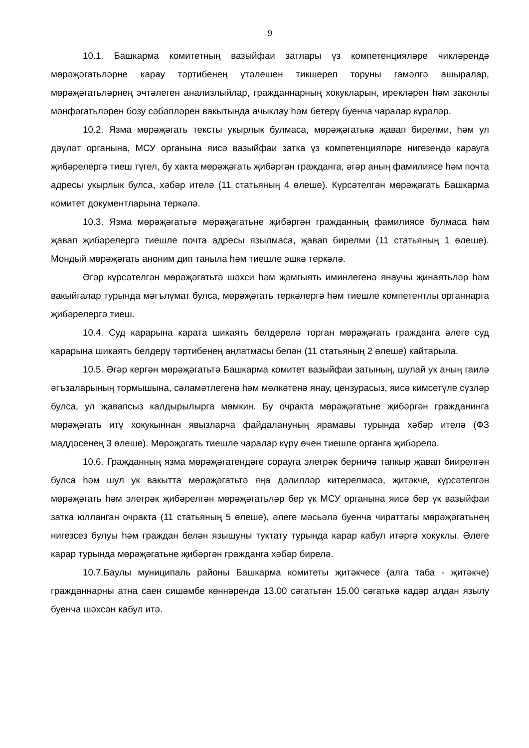9
10.1. Башкарма комитетның вазыйфаи затлары үз компетенцияләре чикләрендә мөрәҗәгатьләрне карау тәртибенең үтәлешен тикшереп торуны гамәлгә ашыралар, мөрәҗәгатьләрнең эчтәлеген анализлыйлар, гражданнарның хокукларын, ирекләрен һәм законлы мәнфәгатьләрен бозу сәбәпләрен вакытында ачыклау һәм бетерү буенча чаралар күрәләр.
10.2. Язма мөрәҗәгать тексты укырлык булмаса, мөрәҗәгатькә җавап бирелми, һәм ул дәүләт органына, МСУ органына яисә вазыйфаи затка үз компетенцияләре нигезендә карауга җибәрелергә тиеш түгел, бу хакта мөрәҗәгать җибәргән гражданга, әгәр аның фамилиясе һәм почта адресы укырлык булса, хәбәр ителә (11 статьяның 4 өлеше). Күрсәтелгән мөрәҗәгать Башкарма комитет документларына теркәлә.
10.3. Язма мөрәҗәгатьтә мөрәҗәгатьне җибәргән гражданның фамилиясе булмаса һәм җавап җибәрелергә тиешле почта адресы язылмаса, җавап бирелми (11 статьяның 1 өлеше). Мондый мөрәҗәгать аноним дип таныла һәм тиешле эшкә теркәлә.
Әгәр күрсәтелгән мөрәҗәгатьтә шәхси һәм җәмгыять иминлегенә янаучы җинаятьләр һәм вакыйгалар турында мәгълүмат булса, мөрәҗәгать теркәлергә һәм тиешле компетентлы органнарга җибәрелергә тиеш.
10.4. Суд карарына карата шикаять белдерелә торган мөрәҗәгать гражданга әлеге суд карарына шикаять белдерү тәртибенең аңлатмасы белән (11 статьяның 2 өлеше) кайтарыла.
10.5. Әгәр кергән мөрәҗәгатьтә Башкарма комитет вазыйфаи затының, шулай ук аның гаилә әгъзаларының тормышына, сәламәтлегенә һәм мөлкәтенә янау, цензурасыз, яисә кимсетүле сүзләр булса, ул җавапсыз калдырылырга мөмкин. Бу очракта мөрәҗәгатьне җибәргән гражданинга мөрәҗәгать итү хокукыннан явызларча файдалануның ярамавы турында хәбәр ителә (ФЗ маддәсенең 3 өлеше). Мөрәҗәгать тиешле чаралар күрү өчен тиешле органга җибәрелә.
10.6. Гражданның язма мөрәҗәгатендәге сорауга элегрәк берничә тапкыр җавап биирелгән булса һәм шул ук вакытта мөрәҗәгатьтә яңа дәлилләр китерелмәсә, җитәкче, күрсәтелгән мөрәҗәгать һәм элегрәк җибәрелгән мөрәҗәгатьләр бер үк МСУ органына яисә бер үк вазыйфаи затка юлланган очракта (11 статьяның 5 өлеше), әлеге мәсьәлә буенча чираттагы мөрәҗәгатьнең нигезсез булуы һәм граждан белән язышуны туктату турында карар кабул итәргә хокуклы. Әлеге карар турында мөрәҗәгатьне җибәргән гражданга хәбәр бирелә.
10.7.Баулы муниципаль районы Башкарма комитеты җитәкчесе (алга таба - җитәкче) гражданнарны атна саен сишәмбе көннәрендә 13.00 сәгатьтән 15.00 сәгатькә кадәр алдан язылу буенча шәхсән кабул итә.